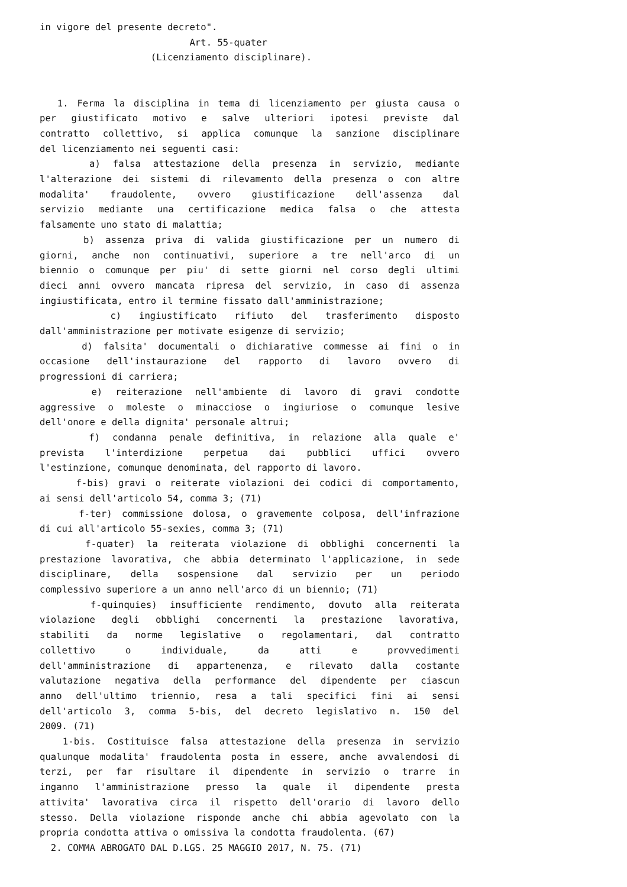in vigore del presente decreto". Art. 55-quater (Licenziamento disciplinare).
1. Ferma la disciplina in tema di licenziamento per giusta causa o
per giustificato motivo e salve ulteriori ipotesi previste dal
contratto collettivo, si applica comunque la sanzione disciplinare
del licenziamento nei seguenti casi:
a) falsa attestazione della presenza in servizio, mediante
l'alterazione dei sistemi di rilevamento della presenza o con altre
modalita' fraudolente, ovvero giustificazione dell'assenza dal
servizio mediante una certificazione medica falsa o che attesta
falsamente uno stato di malattia;
b) assenza priva di valida giustificazione per un numero di
giorni, anche non continuativi, superiore a tre nell'arco di un
biennio o comunque per piu' di sette giorni nel corso degli ultimi
dieci anni ovvero mancata ripresa del servizio, in caso di assenza
ingiustificata, entro il termine fissato dall'amministrazione;
c) ingiustificato rifiuto del trasferimento disposto
dall'amministrazione per motivate esigenze di servizio;
d) falsita' documentali o dichiarative commesse ai fini o in
occasione dell'instaurazione del rapporto di lavoro ovvero di
progressioni di carriera;
e) reiterazione nell'ambiente di lavoro di gravi condotte
aggressive o moleste o minacciose o ingiuriose o comunque lesive
dell'onore e della dignita' personale altrui;
f) condanna penale definitiva, in relazione alla quale e'
prevista l'interdizione perpetua dai pubblici uffici ovvero
l'estinzione, comunque denominata, del rapporto di lavoro.
f-bis) gravi o reiterate violazioni dei codici di comportamento,
ai sensi dell'articolo 54, comma 3; (71)
f-ter) commissione dolosa, o gravemente colposa, dell'infrazione
di cui all'articolo 55-sexies, comma 3; (71)
f-quater) la reiterata violazione di obblighi concernenti la
prestazione lavorativa, che abbia determinato l'applicazione, in sede
disciplinare, della sospensione dal servizio per un periodo
complessivo superiore a un anno nell'arco di un biennio; (71)
f-quinquies) insufficiente rendimento, dovuto alla reiterata
violazione degli obblighi concernenti la prestazione lavorativa,
stabiliti da norme legislative o regolamentari, dal contratto
collettivo o individuale, da atti e provvedimenti
dell'amministrazione di appartenenza, e rilevato dalla costante
valutazione negativa della performance del dipendente per ciascun
anno dell'ultimo triennio, resa a tali specifici fini ai sensi
dell'articolo 3, comma 5-bis, del decreto legislativo n. 150 del
2009. (71)
1-bis. Costituisce falsa attestazione della presenza in servizio
qualunque modalita' fraudolenta posta in essere, anche avvalendosi di
terzi, per far risultare il dipendente in servizio o trarre in
inganno l'amministrazione presso la quale il dipendente presta
attivita' lavorativa circa il rispetto dell'orario di lavoro dello
stesso. Della violazione risponde anche chi abbia agevolato con la
propria condotta attiva o omissiva la condotta fraudolenta. (67)
2. COMMA ABROGATO DAL D.LGS. 25 MAGGIO 2017, N. 75. (71)